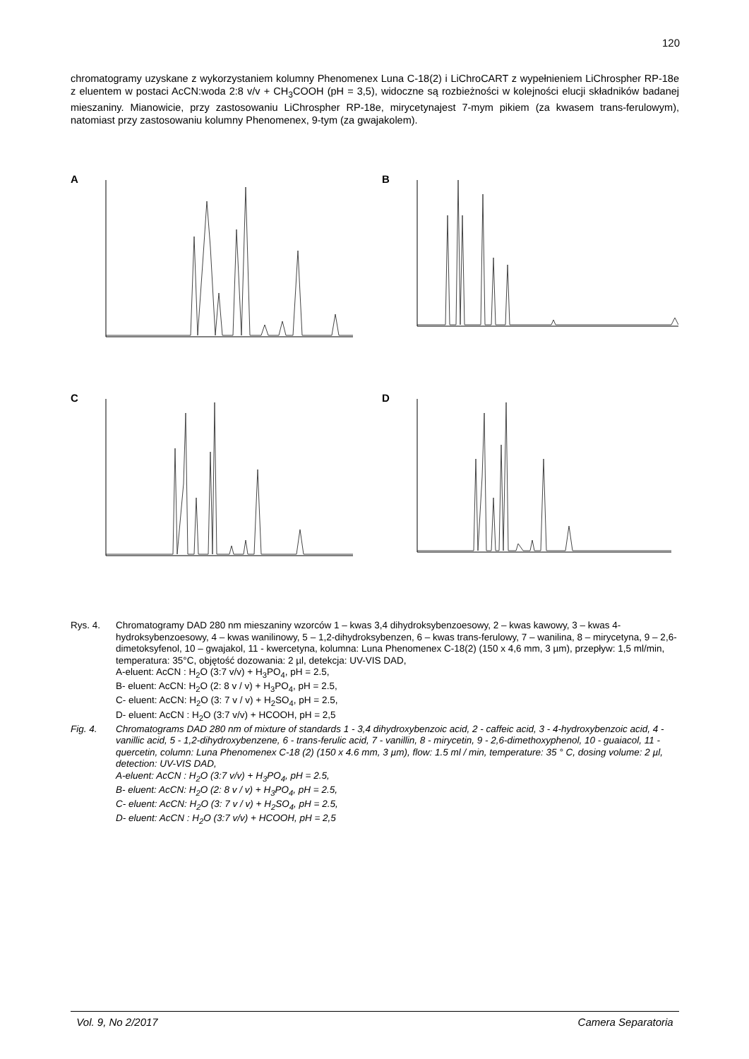120
chromatogramy uzyskane z wykorzystaniem kolumny Phenomenex Luna C-18(2) i LiChroCART z wypełnieniem LiChrospher RP-18e z eluentem w postaci AcCN:woda 2:8 v/v + CH<sub>3</sub>COOH (pH = 3,5), widoczne są rozbieżności w kolejności elucji składników badanej mieszaniny. Mianowicie, przy zastosowaniu LiChrospher RP-18e, mirycetynajest 7-mym pikiem (za kwasem trans-ferulowym), natomiast przy zastosowaniu kolumny Phenomenex, 9-tym (za gwajakolem).
A
B
C
D
Rys. 4. Chromatogramy DAD 280 nm mieszaniny wzorców 1 – kwas 3,4 dihydroksybenzoesowy, 2 – kwas kawowy, 3 – kwas 4-hydroksybenzoesowy, 4 – kwas wanilinowy, 5 – 1,2-dihydroksybenzen, 6 – kwas trans-ferulowy, 7 – wanilina, 8 – mirycetyna, 9 – 2,6-dimetoksyfenol, 10 – gwajakol, 11 - kwercetyna, kolumna: Luna Phenomenex C-18(2) (150 x 4,6 mm, 3 µm), przepływ: 1,5 ml/min, temperatura: 35°C, objętość dozowania: 2 µl, detekcja: UV-VIS DAD,
A-eluent: AcCN : H<sub>2</sub>O (3:7 v/v) + H<sub>3</sub>PO<sub>4</sub>, pH = 2.5,
B- eluent: AcCN: H<sub>2</sub>O (2: 8 v / v) + H<sub>3</sub>PO<sub>4</sub>, pH = 2.5,
C- eluent: AcCN: H<sub>2</sub>O (3: 7 v / v) + H<sub>2</sub>SO<sub>4</sub>, pH = 2.5,
D- eluent: AcCN : H<sub>2</sub>O (3:7 v/v) + HCOOH, pH = 2,5
Fig. 4. Chromatograms DAD 280 nm of mixture of standards 1 - 3,4 dihydroxybenzoic acid, 2 - caffeic acid, 3 - 4-hydroxybenzoic acid, 4 - vanillic acid, 5 - 1,2-dihydroxybenzene, 6 - trans-ferulic acid, 7 - vanillin, 8 - mirycetin, 9 - 2,6-dimethoxyphenol, 10 - guaiacol, 11 - quercetin, column: Luna Phenomenex C-18 (2) (150 x 4.6 mm, 3 µm), flow: 1.5 ml / min, temperature: 35 ° C, dosing volume: 2 µl, detection: UV-VIS DAD,
A-eluent: AcCN : H<sub>2</sub>O (3:7 v/v) + H<sub>3</sub>PO<sub>4</sub>, pH = 2.5,
B- eluent: AcCN: H<sub>2</sub>O (2: 8 v / v) + H<sub>3</sub>PO<sub>4</sub>, pH = 2.5,
C- eluent: AcCN: H<sub>2</sub>O (3: 7 v / v) + H<sub>2</sub>SO<sub>4</sub>, pH = 2.5,
D- eluent: AcCN : H<sub>2</sub>O (3:7 v/v) + HCOOH, pH = 2,5
Vol. 9, No 2/2017 Camera Separatoria